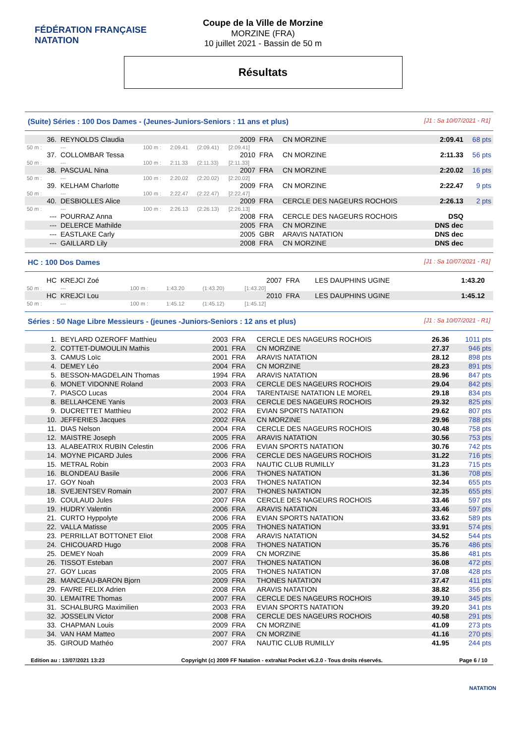FÉDÉRATION FRANÇAISE
NATATION
Coupe de la Ville de Morzine
MORZINE (FRA)
10 juillet 2021 - Bassin de 50 m
Résultats
(Suite) Séries : 100 Dos Dames - (Jeunes-Juniors-Seniors : 11 ans et plus) [J1 : Sa 10/07/2021 - R1]
| 36. | REYNOLDS Claudia | | | | 2009 | FRA | CN MORZINE | 2:09.41 | 68 pts |
| 50 m : | --- | 100 m : | 2:09.41 | (2:09.41) | [2:09.41] | | | | |
| 37. | COLLOMBAR Tessa | | | | 2010 | FRA | CN MORZINE | 2:11.33 | 56 pts |
| 50 m : | --- | 100 m : | 2:11.33 | (2:11.33) | [2:11.33] | | | | |
| 38. | PASCUAL Nina | | | | 2007 | FRA | CN MORZINE | 2:20.02 | 16 pts |
| 50 m : | --- | 100 m : | 2:20.02 | (2:20.02) | [2:20.02] | | | | |
| 39. | KELHAM Charlotte | | | | 2009 | FRA | CN MORZINE | 2:22.47 | 9 pts |
| 50 m : | --- | 100 m : | 2:22.47 | (2:22.47) | [2:22.47] | | | | |
| 40. | DESBIOLLES Alice | | | | 2009 | FRA | CERCLE DES NAGEURS ROCHOIS | 2:26.13 | 2 pts |
| 50 m : | --- | 100 m : | 2:26.13 | (2:26.13) | [2:26.13] | | | | |
| --- | POURRAZ Anna | | | | 2008 | FRA | CERCLE DES NAGEURS ROCHOIS | DSQ | |
| --- | DELERCE Mathilde | | | | 2005 | FRA | CN MORZINE | DNS dec | |
| --- | EASTLAKE Carly | | | | 2005 | GBR | ARAVIS NATATION | DNS dec | |
| --- | GAILLARD Lily | | | | 2008 | FRA | CN MORZINE | DNS dec | |
HC : 100 Dos Dames [J1 : Sa 10/07/2021 - R1]
| HC | KREJCI Zoé | | | | 2007 | FRA | LES DAUPHINS UGINE | 1:43.20 | |
| 50 m : | --- | 100 m : | 1:43.20 | (1:43.20) | [1:43.20] | | | | |
| HC | KREJCI Lou | | | | 2010 | FRA | LES DAUPHINS UGINE | 1:45.12 | |
| 50 m : | --- | 100 m : | 1:45.12 | (1:45.12) | [1:45.12] | | | | |
Séries : 50 Nage Libre Messieurs - (jeunes -Juniors-Seniors : 12 ans et plus) [J1 : Sa 10/07/2021 - R1]
| 1. | BEYLARD OZEROFF Matthieu | 2003 | FRA | CERCLE DES NAGEURS ROCHOIS | 26.36 | 1011 pts |
| 2. | COTTET-DUMOULIN Mathis | 2001 | FRA | CN MORZINE | 27.37 | 946 pts |
| 3. | CAMUS Loïc | 2001 | FRA | ARAVIS NATATION | 28.12 | 898 pts |
| 4. | DEMEY Léo | 2004 | FRA | CN MORZINE | 28.23 | 891 pts |
| 5. | BESSON-MAGDELAIN Thomas | 1994 | FRA | ARAVIS NATATION | 28.96 | 847 pts |
| 6. | MONET VIDONNE Roland | 2003 | FRA | CERCLE DES NAGEURS ROCHOIS | 29.04 | 842 pts |
| 7. | PIASCO Lucas | 2004 | FRA | TARENTAISE NATATION LE MOREL | 29.18 | 834 pts |
| 8. | BELLAHCENE Yanis | 2003 | FRA | CERCLE DES NAGEURS ROCHOIS | 29.32 | 825 pts |
| 9. | DUCRETTET Matthieu | 2002 | FRA | EVIAN SPORTS NATATION | 29.62 | 807 pts |
| 10. | JEFFERIES Jacques | 2002 | FRA | CN MORZINE | 29.96 | 788 pts |
| 11. | DIAS Nelson | 2004 | FRA | CERCLE DES NAGEURS ROCHOIS | 30.48 | 758 pts |
| 12. | MAISTRE Joseph | 2005 | FRA | ARAVIS NATATION | 30.56 | 753 pts |
| 13. | ALABEATRIX RUBIN Celestin | 2006 | FRA | EVIAN SPORTS NATATION | 30.76 | 742 pts |
| 14. | MOYNE PICARD Jules | 2006 | FRA | CERCLE DES NAGEURS ROCHOIS | 31.22 | 716 pts |
| 15. | METRAL Robin | 2003 | FRA | NAUTIC CLUB RUMILLY | 31.23 | 715 pts |
| 16. | BLONDEAU Basile | 2006 | FRA | THONES NATATION | 31.36 | 708 pts |
| 17. | GOY Noah | 2003 | FRA | THONES NATATION | 32.34 | 655 pts |
| 18. | SVEJENTSEV Romain | 2007 | FRA | THONES NATATION | 32.35 | 655 pts |
| 19. | COULAUD Jules | 2007 | FRA | CERCLE DES NAGEURS ROCHOIS | 33.46 | 597 pts |
| 19. | HUDRY Valentin | 2006 | FRA | ARAVIS NATATION | 33.46 | 597 pts |
| 21. | CURTO Hyppolyte | 2006 | FRA | EVIAN SPORTS NATATION | 33.62 | 589 pts |
| 22. | VALLA Matisse | 2005 | FRA | THONES NATATION | 33.91 | 574 pts |
| 23. | PERRILLAT BOTTONET Eliot | 2008 | FRA | ARAVIS NATATION | 34.52 | 544 pts |
| 24. | CHICOUARD Hugo | 2008 | FRA | THONES NATATION | 35.76 | 486 pts |
| 25. | DEMEY Noah | 2009 | FRA | CN MORZINE | 35.86 | 481 pts |
| 26. | TISSOT Esteban | 2007 | FRA | THONES NATATION | 36.08 | 472 pts |
| 27. | GOY Lucas | 2005 | FRA | THONES NATATION | 37.08 | 428 pts |
| 28. | MANCEAU-BARON Bjorn | 2009 | FRA | THONES NATATION | 37.47 | 411 pts |
| 29. | FAVRE FELIX Adrien | 2008 | FRA | ARAVIS NATATION | 38.82 | 356 pts |
| 30. | LEMAITRE Thomas | 2007 | FRA | CERCLE DES NAGEURS ROCHOIS | 39.10 | 345 pts |
| 31. | SCHALBURG Maximilien | 2003 | FRA | EVIAN SPORTS NATATION | 39.20 | 341 pts |
| 32. | JOSSELIN Victor | 2008 | FRA | CERCLE DES NAGEURS ROCHOIS | 40.58 | 291 pts |
| 33. | CHAPMAN Louis | 2009 | FRA | CN MORZINE | 41.09 | 273 pts |
| 34. | VAN HAM Matteo | 2007 | FRA | CN MORZINE | 41.16 | 270 pts |
| 35. | GIROUD Mathéo | 2007 | FRA | NAUTIC CLUB RUMILLY | 41.95 | 244 pts |
Edition au : 13/07/2021 13:23 Copyright (c) 2009 FF Natation - extraNat Pocket v6.2.0 - Tous droits réservés. Page 6 / 10
NATATION